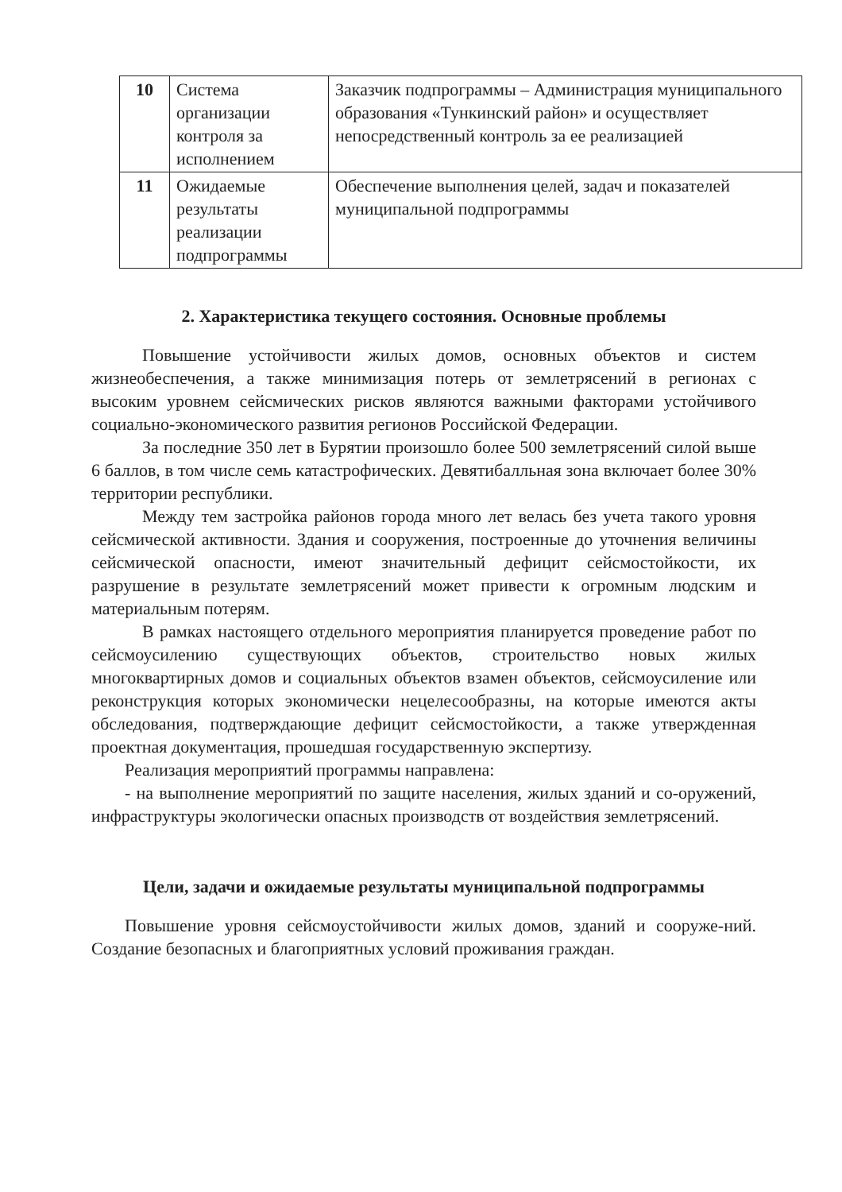| 10 | Система организации контроля за исполнением | Заказчик подпрограммы – Администрация муниципального образования «Тункинский район» и осуществляет непосредственный контроль за ее реализацией |
| 11 | Ожидаемые результаты реализации подпрограммы | Обеспечение выполнения целей, задач и показателей муниципальной подпрограммы |
2. Характеристика текущего состояния. Основные проблемы
Повышение устойчивости жилых домов, основных объектов и систем жизнеобеспечения, а также минимизация потерь от землетрясений в регионах с высоким уровнем сейсмических рисков являются важными факторами устойчивого социально-экономического развития регионов Российской Федерации.
За последние 350 лет в Бурятии произошло более 500 землетрясений силой выше 6 баллов, в том числе семь катастрофических. Девятибалльная зона включает более 30% территории республики.
Между тем застройка районов города много лет велась без учета такого уровня сейсмической активности. Здания и сооружения, построенные до уточнения величины сейсмической опасности, имеют значительный дефицит сейсмостойкости, их разрушение в результате землетрясений может привести к огромным людским и материальным потерям.
В рамках настоящего отдельного мероприятия планируется проведение работ по сейсмоусилению существующих объектов, строительство новых жилых многоквартирных домов и социальных объектов взамен объектов, сейсмоусиление или реконструкция которых экономически нецелесообразны, на которые имеются акты обследования, подтверждающие дефицит сейсмостойкости, а также утвержденная проектная документация, прошедшая государственную экспертизу.
Реализация мероприятий программы направлена:
- на выполнение мероприятий по защите населения, жилых зданий и со-оружений, инфраструктуры экологически опасных производств от воздействия землетрясений.
Цели, задачи и ожидаемые результаты муниципальной подпрограммы
Повышение уровня сейсмоустойчивости жилых домов, зданий и сооруже-ний. Создание безопасных и благоприятных условий проживания граждан.